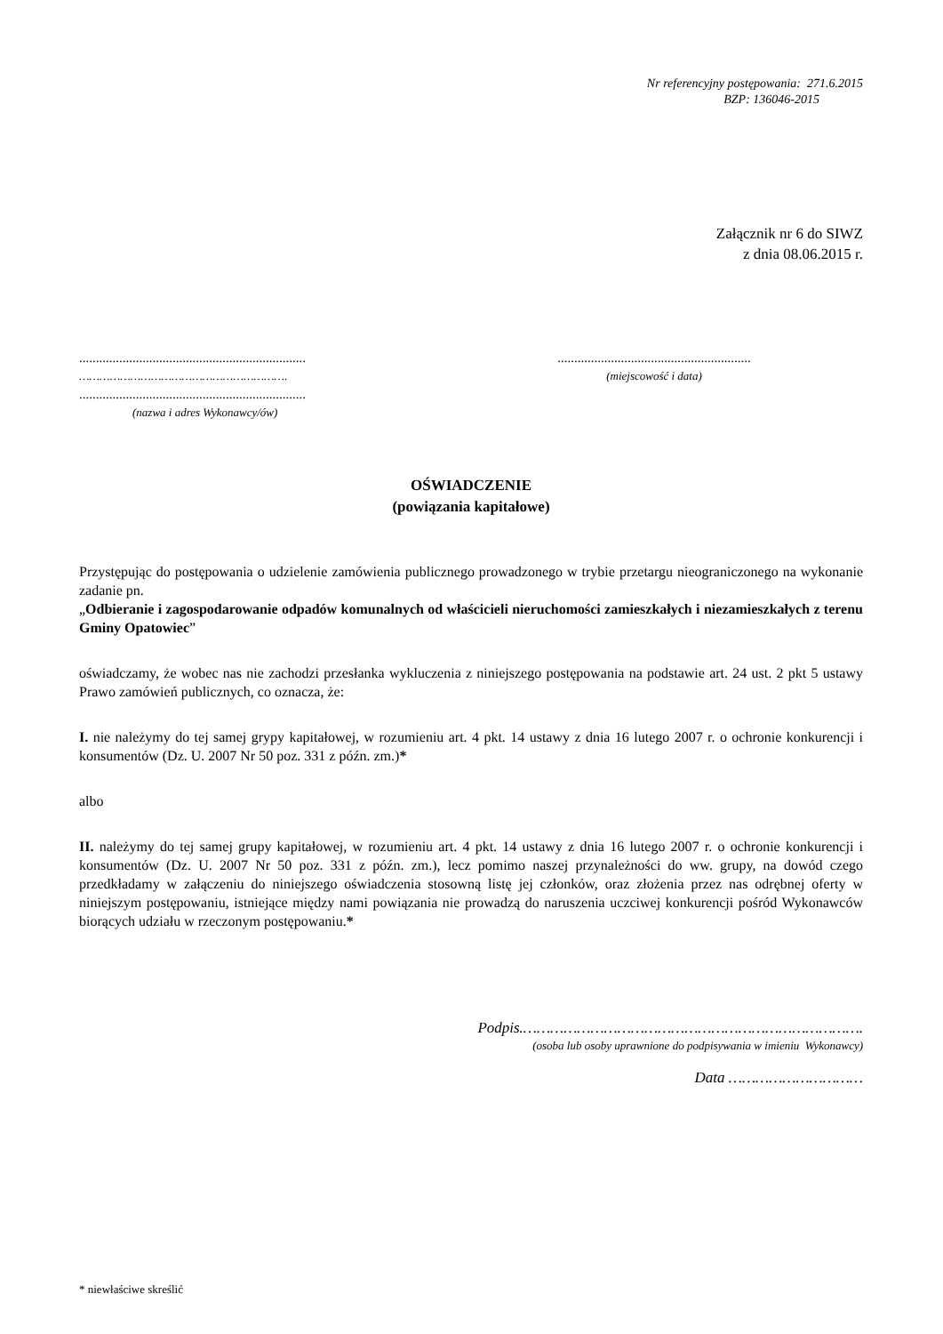Nr referencyjny postępowania: 271.6.2015
BZP: 136046-2015
Załącznik nr 6 do SIWZ
z dnia 08.06.2015 r.
....................................................................
…………………………………………………….
....................................................................
(nazwa i adres Wykonawcy/ów)
..........................................................
(miejscowość i data)
OŚWIADCZENIE
(powiązania kapitałowe)
Przystępując do postępowania o udzielenie zamówienia publicznego prowadzonego w trybie przetargu nieograniczonego na wykonanie zadanie pn.
„Odbieranie i zagospodarowanie odpadów komunalnych od właścicieli nieruchomości zamieszkałych i niezamieszkałych z terenu Gminy Opatowiec”
oświadczamy, że wobec nas nie zachodzi przesłanka wykluczenia z niniejszego postępowania na podstawie art. 24 ust. 2 pkt 5 ustawy Prawo zamówień publicznych, co oznacza, że:
I. nie należymy do tej samej grypy kapitałowej, w rozumieniu art. 4 pkt. 14 ustawy z dnia 16 lutego 2007 r. o ochronie konkurencji i konsumentów (Dz. U. 2007 Nr 50 poz. 331 z późn. zm.)*
albo
II. należymy do tej samej grupy kapitałowej, w rozumieniu art. 4 pkt. 14 ustawy z dnia 16 lutego 2007 r. o ochronie konkurencji i konsumentów (Dz. U. 2007 Nr 50 poz. 331 z późn. zm.), lecz pomimo naszej przynależności do ww. grupy, na dowód czego przedkładamy w załączeniu do niniejszego oświadczenia stosowną listę jej członków, oraz złożenia przez nas odrębnej oferty w niniejszym postępowaniu, istniejące między nami powiązania nie prowadzą do naruszenia uczciwej konkurencji pośród Wykonawców biorących udziału w rzeczonym postępowaniu.*
Podpis.………………………………………………………………….
(osoba lub osoby uprawnione do podpisywania w imieniu Wykonawcy)
Data …………………………
* niewłaściwe skreślić